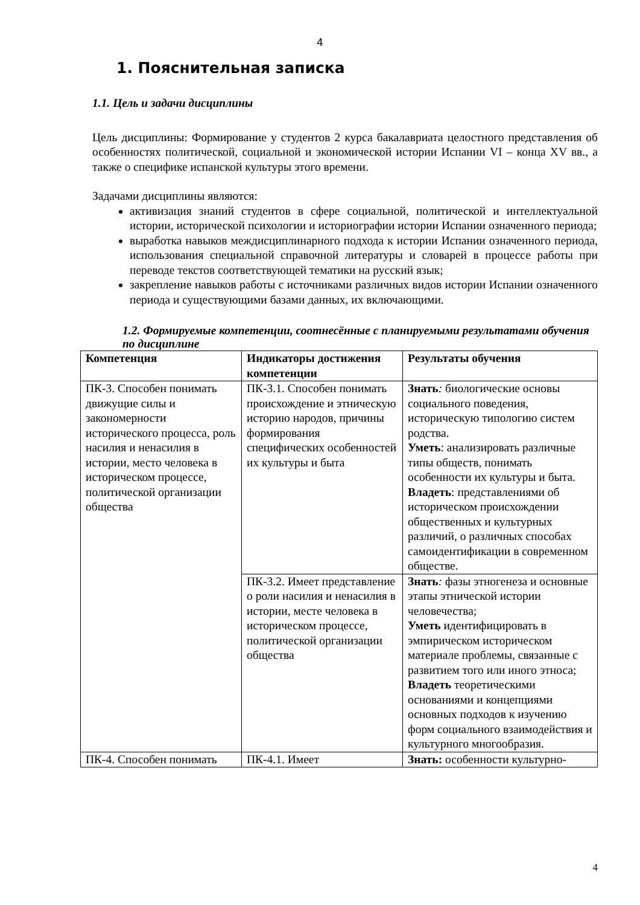4
1. Пояснительная записка
1.1. Цель и задачи дисциплины
Цель дисциплины: Формирование у студентов 2 курса бакалавриата целостного представления об особенностях политической, социальной и экономической истории Испании VI – конца XV вв., а также о специфике испанской культуры этого времени.
Задачами дисциплины являются:
активизация знаний студентов в сфере социальной, политической и интеллектуальной истории, исторической психологии и историографии истории Испании означенного периода;
выработка навыков междисциплинарного подхода к истории Испании означенного периода, использования специальной справочной литературы и словарей в процессе работы при переводе текстов соответствующей тематики на русский язык;
закрепление навыков работы с источниками различных видов истории Испании означенного периода и существующими базами данных, их включающими.
1.2. Формируемые компетенции, соотнесённые с планируемыми результатами обучения по дисциплине
| Компетенция | Индикаторы достижения компетенции | Результаты обучения |
| --- | --- | --- |
| ПК-3. Способен понимать движущие силы и закономерности исторического процесса, роль насилия и ненасилия в истории, место человека в историческом процессе, политической организации общества | ПК-3.1. Способен понимать происхождение и этническую историю народов, причины формирования специфических особенностей их культуры и быта | Знать : биологические основы социального поведения, историческую типологию систем родства. Уметь : анализировать различные типы обществ, понимать особенности их культуры и быта. Владеть : представлениями об историческом происхождении общественных и культурных различий, о различных способах самоидентификации в современном обществе. |
| | ПК-3.2. Имеет представление о роли насилия и ненасилия в истории, месте человека в историческом процессе, политической организации общества | Знать : фазы этногенеза и основные этапы этнической истории человечества; Уметь идентифицировать в эмпирическом историческом материале проблемы, связанные с развитием того или иного этноса; Владеть теоретическими основаниями и концепциями основных подходов к изучению форм социального взаимодействия и культурного многообразия. |
| ПК-4. Способен понимать | ПК-4.1. Имеет | Знать: особенности культурно- |
4